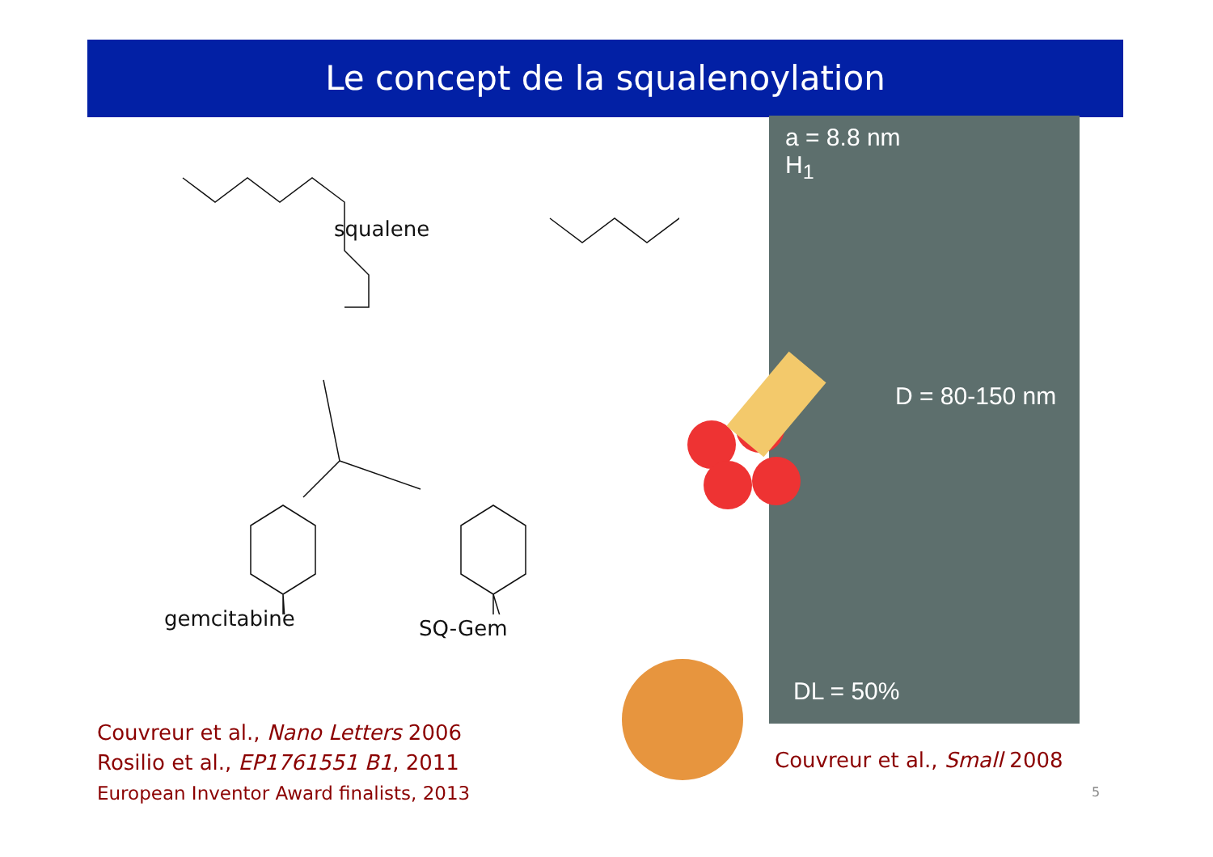Le concept de la squalenoylation
squalene
gemcitabine SQ-Gem
a = 8.8 nm
H<sub>1</sub>
D = 80-150 nm
DL = 50%
Couvreur et al., Nano Letters 2006
Rosilio et al., EP1761551 B1, 2011
European Inventor Award finalists, 2013
Couvreur et al., Small 2008
5